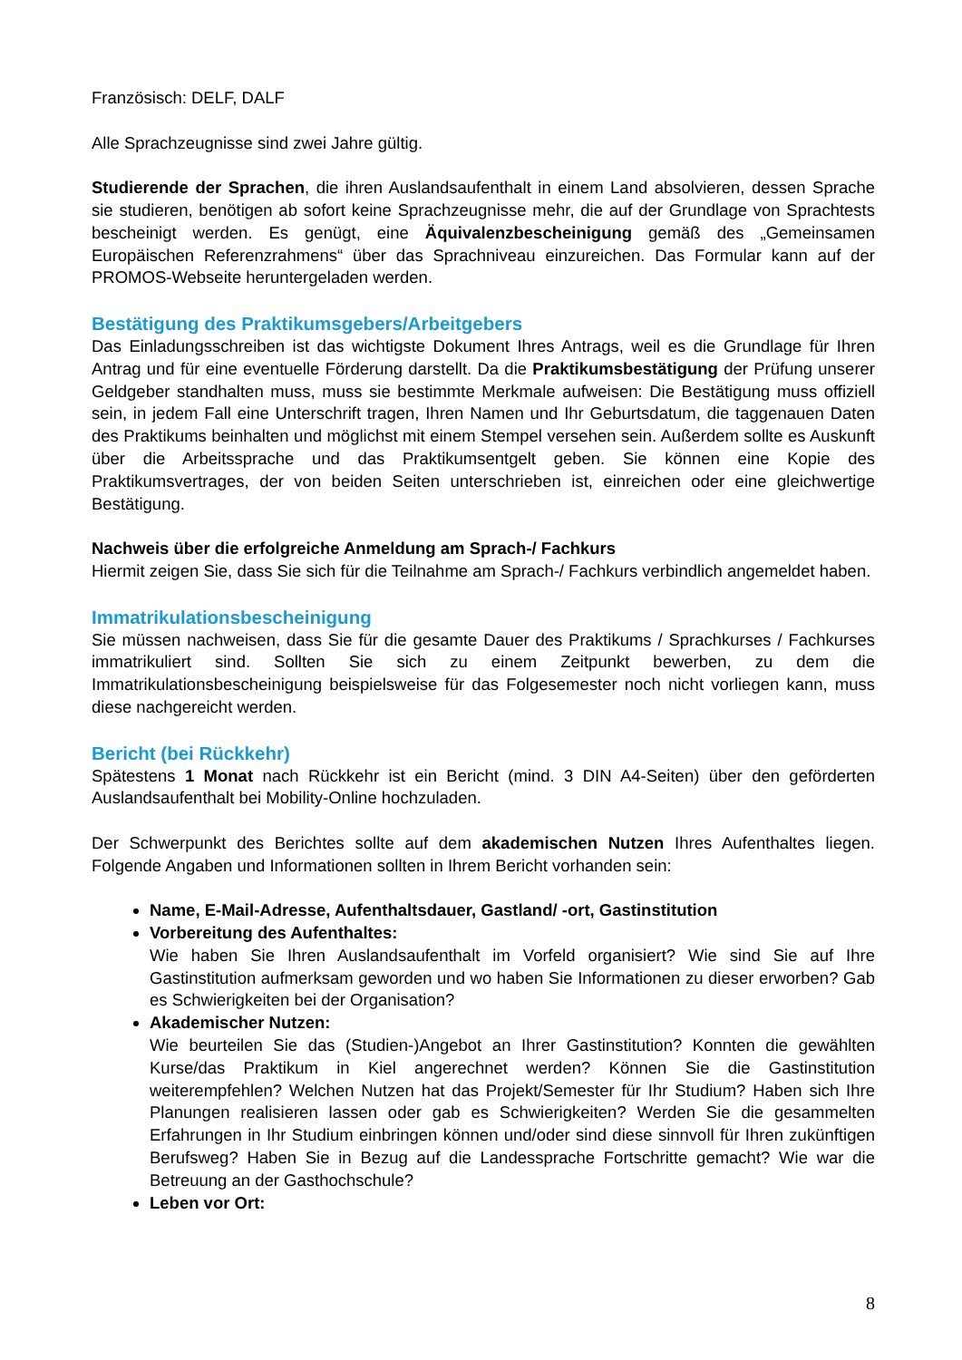Französisch: DELF, DALF
Alle Sprachzeugnisse sind zwei Jahre gültig.
Studierende der Sprachen, die ihren Auslandsaufenthalt in einem Land absolvieren, dessen Sprache sie studieren, benötigen ab sofort keine Sprachzeugnisse mehr, die auf der Grundlage von Sprachtests bescheinigt werden. Es genügt, eine Äquivalenzbescheinigung gemäß des „Gemeinsamen Europäischen Referenzrahmens“ über das Sprachniveau einzureichen. Das Formular kann auf der PROMOS-Webseite heruntergeladen werden.
Bestätigung des Praktikumsgebers/Arbeitgebers
Das Einladungsschreiben ist das wichtigste Dokument Ihres Antrags, weil es die Grundlage für Ihren Antrag und für eine eventuelle Förderung darstellt. Da die Praktikumsbestätigung der Prüfung unserer Geldgeber standhalten muss, muss sie bestimmte Merkmale aufweisen: Die Bestätigung muss offiziell sein, in jedem Fall eine Unterschrift tragen, Ihren Namen und Ihr Geburtsdatum, die taggenauen Daten des Praktikums beinhalten und möglichst mit einem Stempel versehen sein. Außerdem sollte es Auskunft über die Arbeitssprache und das Praktikumsentgelt geben. Sie können eine Kopie des Praktikumsvertrages, der von beiden Seiten unterschrieben ist, einreichen oder eine gleichwertige Bestätigung.
Nachweis über die erfolgreiche Anmeldung am Sprach-/ Fachkurs
Hiermit zeigen Sie, dass Sie sich für die Teilnahme am Sprach-/ Fachkurs verbindlich angemeldet haben.
Immatrikulationsbescheinigung
Sie müssen nachweisen, dass Sie für die gesamte Dauer des Praktikums / Sprachkurses / Fachkurses immatrikuliert sind. Sollten Sie sich zu einem Zeitpunkt bewerben, zu dem die Immatrikulationsbescheinigung beispielsweise für das Folgesemester noch nicht vorliegen kann, muss diese nachgereicht werden.
Bericht (bei Rückkehr)
Spätestens 1 Monat nach Rückkehr ist ein Bericht (mind. 3 DIN A4-Seiten) über den geförderten Auslandsaufenthalt bei Mobility-Online hochzuladen.
Der Schwerpunkt des Berichtes sollte auf dem akademischen Nutzen Ihres Aufenthaltes liegen. Folgende Angaben und Informationen sollten in Ihrem Bericht vorhanden sein:
Name, E-Mail-Adresse, Aufenthaltsdauer, Gastland/ -ort, Gastinstitution
Vorbereitung des Aufenthaltes:
Wie haben Sie Ihren Auslandsaufenthalt im Vorfeld organisiert? Wie sind Sie auf Ihre Gastinstitution aufmerksam geworden und wo haben Sie Informationen zu dieser erworben? Gab es Schwierigkeiten bei der Organisation?
Akademischer Nutzen:
Wie beurteilen Sie das (Studien-)Angebot an Ihrer Gastinstitution? Konnten die gewählten Kurse/das Praktikum in Kiel angerechnet werden? Können Sie die Gastinstitution weiterempfehlen? Welchen Nutzen hat das Projekt/Semester für Ihr Studium? Haben sich Ihre Planungen realisieren lassen oder gab es Schwierigkeiten? Werden Sie die gesammelten Erfahrungen in Ihr Studium einbringen können und/oder sind diese sinnvoll für Ihren zukünftigen Berufsweg? Haben Sie in Bezug auf die Landessprache Fortschritte gemacht? Wie war die Betreuung an der Gasthochschule?
Leben vor Ort:
8